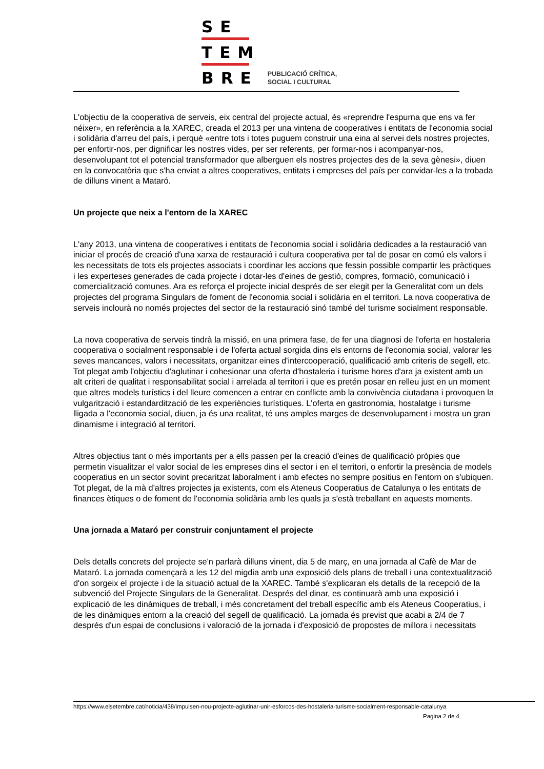SE
TEM
BRE
PUBLICACIÓ CRÍTICA,
SOCIAL I CULTURAL
L'objectiu de la cooperativa de serveis, eix central del projecte actual, és «reprendre l'espurna que ens va fer néixer», en referència a la XAREC, creada el 2013 per una vintena de cooperatives i entitats de l'economia social i solidària d'arreu del país, i perquè «entre tots i totes puguem construir una eina al servei dels nostres projectes, per enfortir-nos, per dignificar les nostres vides, per ser referents, per formar-nos i acompanyar-nos, desenvolupant tot el potencial transformador que alberguen els nostres projectes des de la seva gènesi», diuen en la convocatòria que s'ha enviat a altres cooperatives, entitats i empreses del país per convidar-les a la trobada de dilluns vinent a Mataró.
Un projecte que neix a l'entorn de la XAREC
L'any 2013, una vintena de cooperatives i entitats de l'economia social i solidària dedicades a la restauració van iniciar el procés de creació d'una xarxa de restauració i cultura cooperativa per tal de posar en comú els valors i les necessitats de tots els projectes associats i coordinar les accions que fessin possible compartir les pràctiques i les experteses generades de cada projecte i dotar-les d'eines de gestió, compres, formació, comunicació i comercialització comunes. Ara es reforça el projecte inicial després de ser elegit per la Generalitat com un dels projectes del programa Singulars de foment de l'economia social i solidària en el territori. La nova cooperativa de serveis inclourà no només projectes del sector de la restauració sinó també del turisme socialment responsable.
La nova cooperativa de serveis tindrà la missió, en una primera fase, de fer una diagnosi de l'oferta en hostaleria cooperativa o socialment responsable i de l'oferta actual sorgida dins els entorns de l'economia social, valorar les seves mancances, valors i necessitats, organitzar eines d'intercooperació, qualificació amb criteris de segell, etc. Tot plegat amb l'objectiu d'aglutinar i cohesionar una oferta d'hostaleria i turisme hores d'ara ja existent amb un alt criteri de qualitat i responsabilitat social i arrelada al territori i que es pretén posar en relleu just en un moment que altres models turístics i del lleure comencen a entrar en conflicte amb la convivència ciutadana i provoquen la vulgarització i estandardització de les experiències turístiques. L'oferta en gastronomia, hostalatge i turisme lligada a l'economia social, diuen, ja és una realitat, té uns amples marges de desenvolupament i mostra un gran dinamisme i integració al territori.
Altres objectius tant o més importants per a ells passen per la creació d'eines de qualificació pròpies que permetin visualitzar el valor social de les empreses dins el sector i en el territori, o enfortir la presència de models cooperatius en un sector sovint precaritzat laboralment i amb efectes no sempre positius en l'entorn on s'ubiquen. Tot plegat, de la mà d'altres projectes ja existents, com els Ateneus Cooperatius de Catalunya o les entitats de finances ètiques o de foment de l'economia solidària amb les quals ja s'està treballant en aquests moments.
Una jornada a Mataró per construir conjuntament el projecte
Dels detalls concrets del projecte se'n parlarà dilluns vinent, dia 5 de març, en una jornada al Cafè de Mar de Mataró. La jornada començarà a les 12 del migdia amb una exposició dels plans de treball i una contextualització d'on sorgeix el projecte i de la situació actual de la XAREC. També s'explicaran els detalls de la recepció de la subvenció del Projecte Singulars de la Generalitat. Després del dinar, es continuarà amb una exposició i explicació de les dinàmiques de treball, i més concretament del treball específic amb els Ateneus Cooperatius, i de les dinàmiques entorn a la creació del segell de qualificació. La jornada és previst que acabi a 2/4 de 7 després d'un espai de conclusions i valoració de la jornada i d'exposició de propostes de millora i necessitats
https://www.elsetembre.cat/noticia/438/impulsen-nou-projecte-aglutinar-unir-esforcos-des-hostaleria-turisme-socialment-responsable-catalunya
Pagina 2 de 4